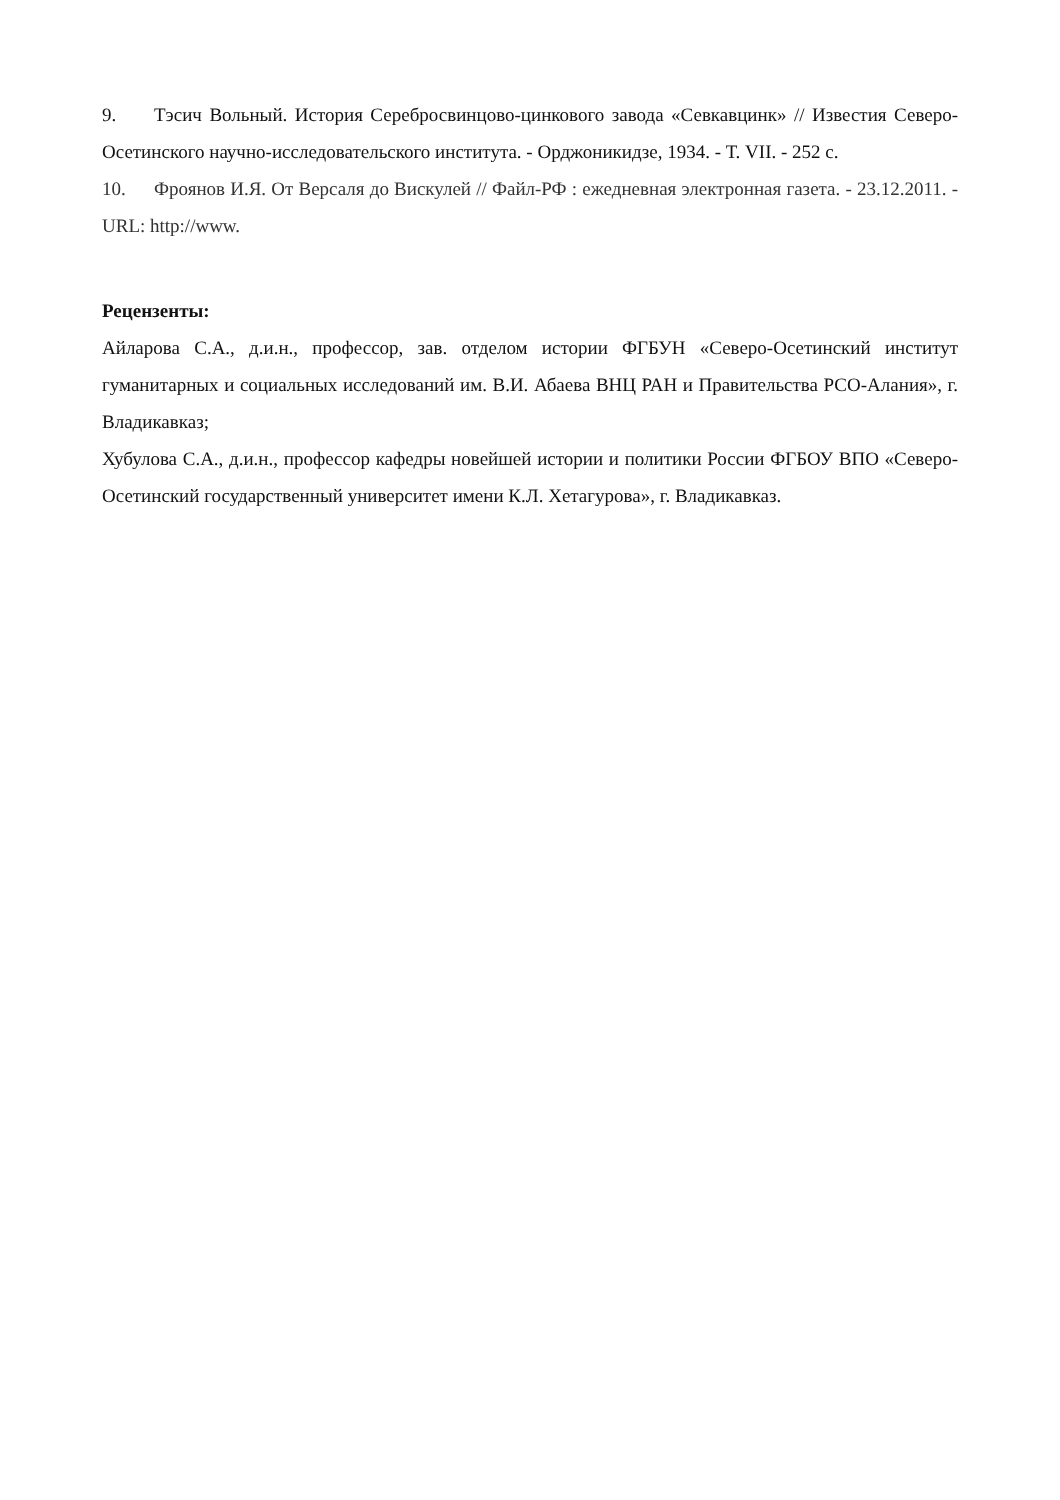9. Тэсич Вольный. История Серебросвинцово-цинкового завода «Севкавцинк» // Известия Северо-Осетинского научно-исследовательского института. - Орджоникидзе, 1934. - Т. VII. - 252 с.
10. Фроянов И.Я. От Версаля до Вискулей // Файл-РФ : ежедневная электронная газета. - 23.12.2011. - URL: http://www.
Рецензенты:
Айларова С.А., д.и.н., профессор, зав. отделом истории ФГБУН «Северо-Осетинский институт гуманитарных и социальных исследований им. В.И. Абаева ВНЦ РАН и Правительства РСО-Алания», г. Владикавказ;
Хубулова С.А., д.и.н., профессор кафедры новейшей истории и политики России ФГБОУ ВПО «Северо-Осетинский государственный университет имени К.Л. Хетагурова», г. Владикавказ.